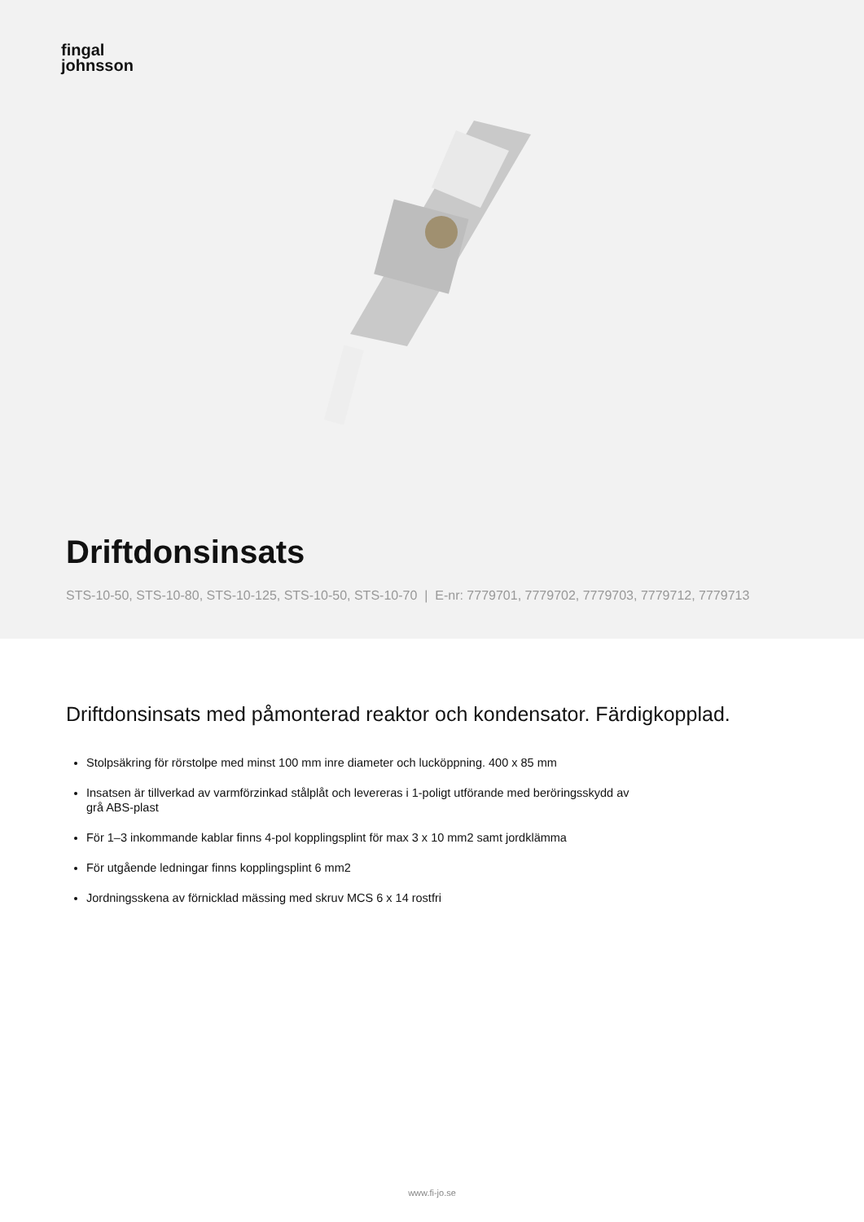fingal
johnsson
Driftdonsinsats
STS-10-50, STS-10-80, STS-10-125, STS-10-50, STS-10-70 | E-nr: 7779701, 7779702, 7779703, 7779712, 7779713
Driftdonsinsats med påmonterad reaktor och kondensator. Färdigkopplad.
Stolpsäkring för rörstolpe med minst 100 mm inre diameter och lucköppning. 400 x 85 mm
Insatsen är tillverkad av varmförzinkad stålplåt och levereras i 1-poligt utförande med beröringsskydd av grå ABS-plast
För 1–3 inkommande kablar finns 4-pol kopplingsplint för max 3 x 10 mm2 samt jordklämma
För utgående ledningar finns kopplingsplint 6 mm2
Jordningsskena av förnicklad mässing med skruv MCS 6 x 14 rostfri
www.fi-jo.se